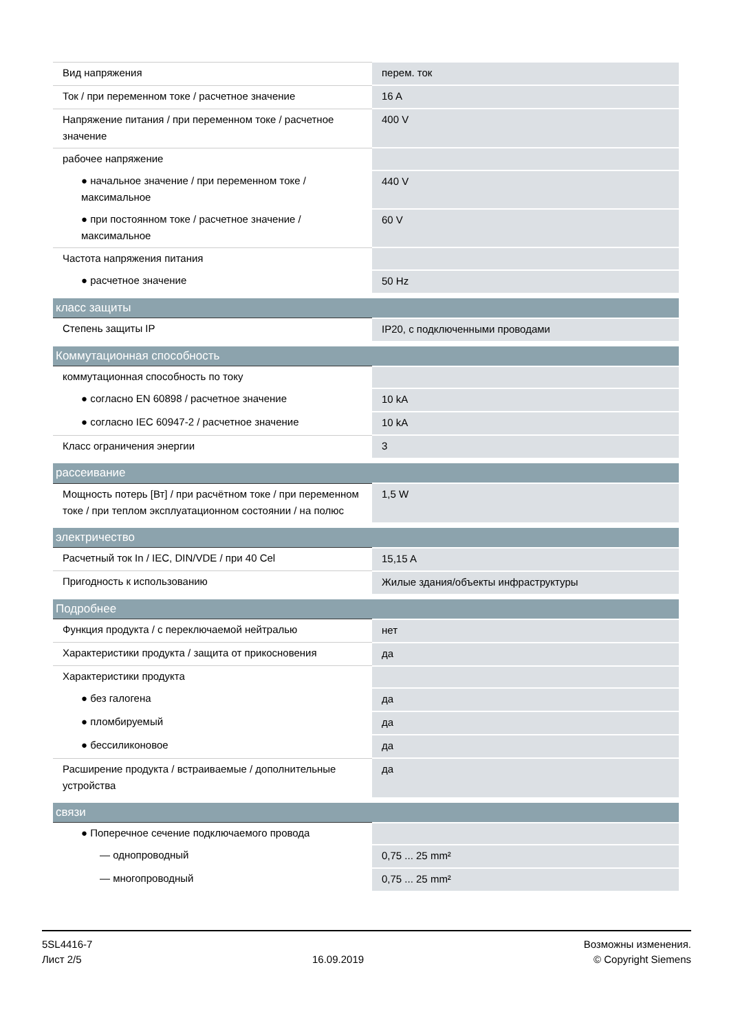| Вид напряжения | перем. ток |
| Ток / при переменном токе / расчетное значение | 16 A |
| Напряжение питания / при переменном токе / расчетное значение | 400 V |
| рабочее напряжение | |
| ● начальное значение / при переменном токе / максимальное | 440 V |
| ● при постоянном токе / расчетное значение / максимальное | 60 V |
| Частота напряжения питания | |
| ● расчетное значение | 50 Hz |
| класс защиты | |
| Степень защиты IP | IP20, с подключенными проводами |
| Коммутационная способность | |
| коммутационная способность по току | |
| ● согласно EN 60898 / расчетное значение | 10 kA |
| ● согласно IEC 60947-2 / расчетное значение | 10 kA |
| Класс ограничения энергии | 3 |
| рассеивание | |
| Мощность потерь [Вт] / при расчётном токе / при переменном токе / при теплом эксплуатационном состоянии / на полюс | 1,5 W |
| электричество | |
| Расчетный ток In / IEC, DIN/VDE / при 40 Cel | 15,15 A |
| Пригодность к использованию | Жилые здания/объекты инфраструктуры |
| Подробнее | |
| Функция продукта / с переключаемой нейтралью | нет |
| Характеристики продукта / защита от прикосновения | да |
| Характеристики продукта | |
| ● без галогена | да |
| ● пломбируемый | да |
| ● бессиликоновое | да |
| Расширение продукта / встраиваемые / дополнительные устройства | да |
| связи | |
| ● Поперечное сечение подключаемого провода | |
| — однопроводный | 0,75 ... 25 mm² |
| — многопроводный | 0,75 ... 25 mm² |
5SL4416-7
Лист 2/5
16.09.2019
Возможны изменения.
© Copyright Siemens